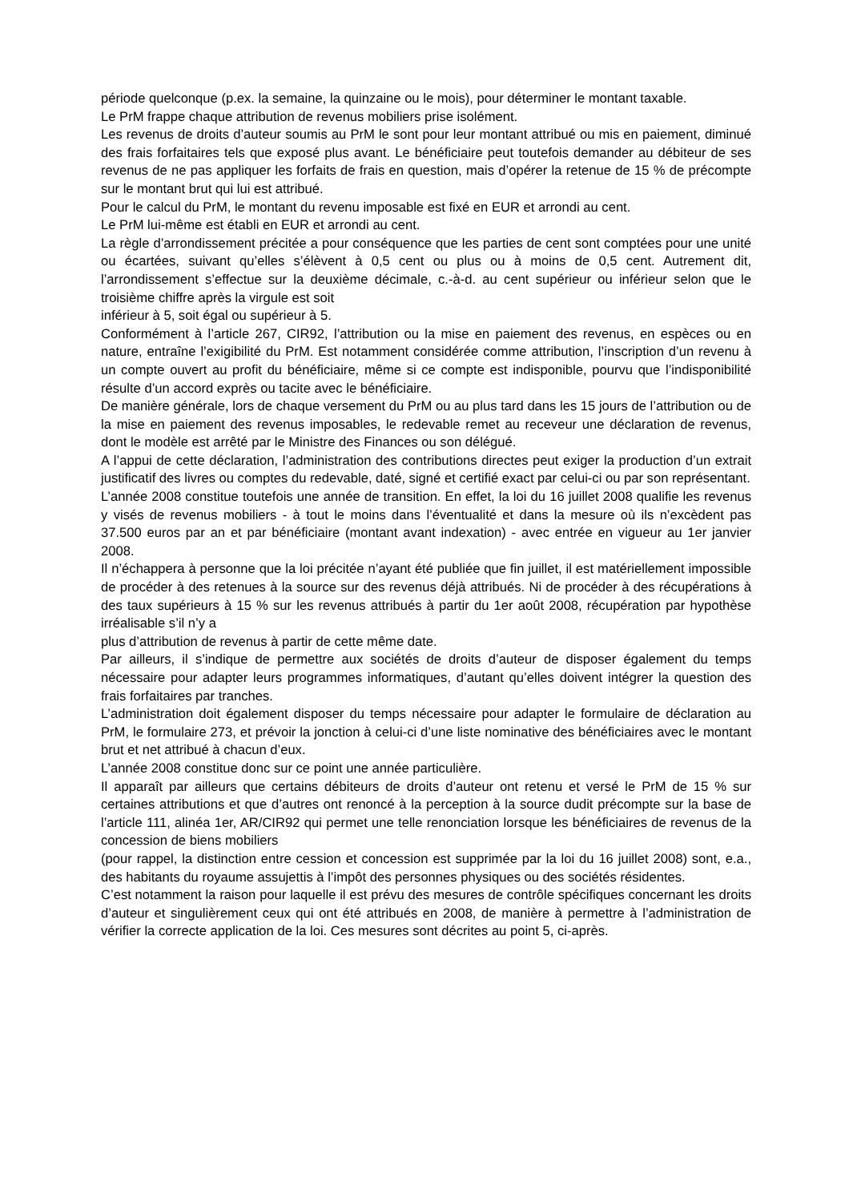période quelconque (p.ex. la semaine, la quinzaine ou le mois), pour déterminer le montant taxable.
Le PrM frappe chaque attribution de revenus mobiliers prise isolément.
Les revenus de droits d’auteur soumis au PrM le sont pour leur montant attribué ou mis en paiement, diminué des frais forfaitaires tels que exposé plus avant. Le bénéficiaire peut toutefois demander au débiteur de ses revenus de ne pas appliquer les forfaits de frais en question, mais d’opérer la retenue de 15 % de précompte sur le montant brut qui lui est attribué.
Pour le calcul du PrM, le montant du revenu imposable est fixé en EUR et arrondi au cent.
Le PrM lui-même est établi en EUR et arrondi au cent.
La règle d’arrondissement précitée a pour conséquence que les parties de cent sont comptées pour une unité ou écartées, suivant qu’elles s’élèvent à 0,5 cent ou plus ou à moins de 0,5 cent. Autrement dit, l’arrondissement s’effectue sur la deuxième décimale, c.-à-d. au cent supérieur ou inférieur selon que le troisième chiffre après la virgule est soit
inférieur à 5, soit égal ou supérieur à 5.
Conformément à l’article 267, CIR92, l’attribution ou la mise en paiement des revenus, en espèces ou en nature, entraîne l’exigibilité du PrM. Est notamment considérée comme attribution, l’inscription d’un revenu à un compte ouvert au profit du bénéficiaire, même si ce compte est indisponible, pourvu que l’indisponibilité résulte d’un accord exprès ou tacite avec le bénéficiaire.
De manière générale, lors de chaque versement du PrM ou au plus tard dans les 15 jours de l’attribution ou de la mise en paiement des revenus imposables, le redevable remet au receveur une déclaration de revenus, dont le modèle est arrêté par le Ministre des Finances ou son délégué.
A l’appui de cette déclaration, l’administration des contributions directes peut exiger la production d’un extrait justificatif des livres ou comptes du redevable, daté, signé et certifié exact par celui-ci ou par son représentant.
L’année 2008 constitue toutefois une année de transition. En effet, la loi du 16 juillet 2008 qualifie les revenus y visés de revenus mobiliers - à tout le moins dans l’éventualité et dans la mesure où ils n’excèdent pas 37.500 euros par an et par bénéficiaire (montant avant indexation) - avec entrée en vigueur au 1er janvier 2008.
Il n’échappera à personne que la loi précitée n’ayant été publiée que fin juillet, il est matériellement impossible de procéder à des retenues à la source sur des revenus déjà attribués. Ni de procéder à des récupérations à des taux supérieurs à 15 % sur les revenus attribués à partir du 1er août 2008, récupération par hypothèse irréalisable s’il n’y a
plus d’attribution de revenus à partir de cette même date.
Par ailleurs, il s’indique de permettre aux sociétés de droits d’auteur de disposer également du temps nécessaire pour adapter leurs programmes informatiques, d’autant qu’elles doivent intégrer la question des frais forfaitaires par tranches.
L’administration doit également disposer du temps nécessaire pour adapter le formulaire de déclaration au PrM, le formulaire 273, et prévoir la jonction à celui-ci d’une liste nominative des bénéficiaires avec le montant brut et net attribué à chacun d’eux.
L’année 2008 constitue donc sur ce point une année particulière.
Il apparaît par ailleurs que certains débiteurs de droits d’auteur ont retenu et versé le PrM de 15 % sur certaines attributions et que d’autres ont renoncé à la perception à la source dudit précompte sur la base de l’article 111, alinéa 1er, AR/CIR92 qui permet une telle renonciation lorsque les bénéficiaires de revenus de la concession de biens mobiliers
(pour rappel, la distinction entre cession et concession est supprimée par la loi du 16 juillet 2008) sont, e.a., des habitants du royaume assujettis à l’impôt des personnes physiques ou des sociétés résidentes.
C’est notamment la raison pour laquelle il est prévu des mesures de contrôle spécifiques concernant les droits d’auteur et singulièrement ceux qui ont été attribués en 2008, de manière à permettre à l’administration de vérifier la correcte application de la loi. Ces mesures sont décrites au point 5, ci-après.